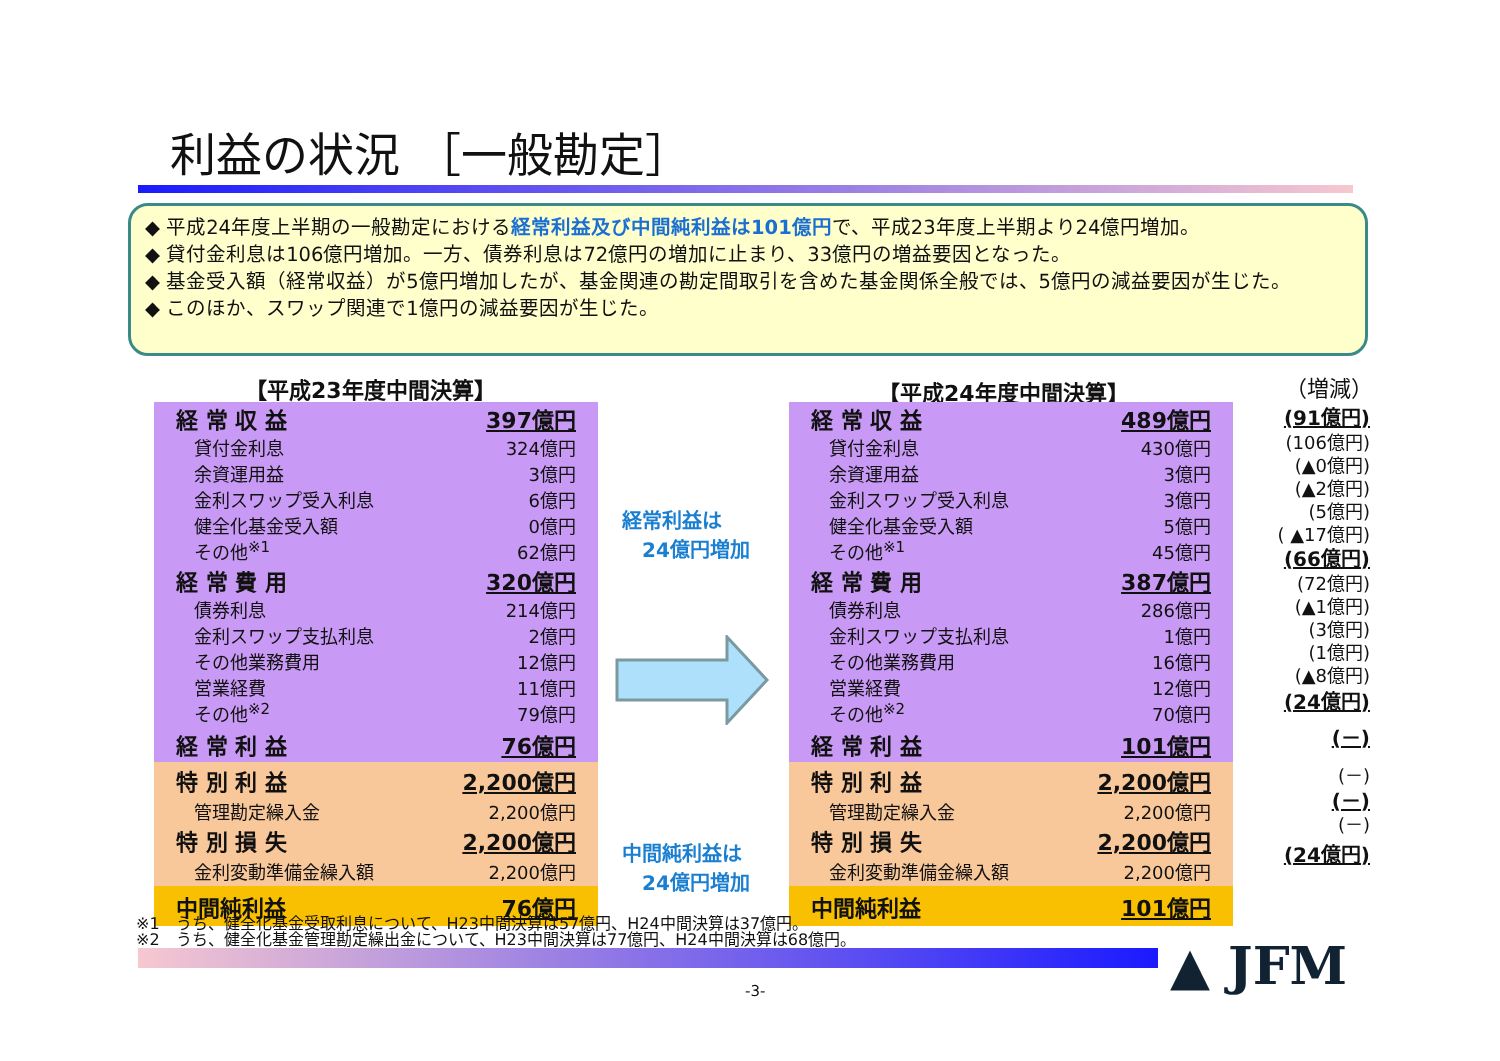利益の状況 ［一般勘定］
◆ 平成24年度上半期の一般勘定における経常利益及び中間純利益は101億円で、平成23年度上半期より24億円増加。
◆ 貸付金利息は106億円増加。一方、債券利息は72億円の増加に止まり、33億円の増益要因となった。
◆ 基金受入額（経常収益）が5億円増加したが、基金関連の勘定間取引を含めた基金関係全般では、5億円の減益要因が生じた。
◆ このほか、スワップ関連で1億円の減益要因が生じた。
【平成23年度中間決算】 【平成24年度中間決算】 （増減）
| 経 常 収 益 | 397億円 |
| 貸付金利息 | 324億円 |
| 余資運用益 | 3億円 |
| 金利スワップ受入利息 | 6億円 |
| 健全化基金受入額 | 0億円 |
| その他<sup>※1</sup> | 62億円 |
| 経 常 費 用 | 320億円 |
| 債券利息 | 214億円 |
| 金利スワップ支払利息 | 2億円 |
| その他業務費用 | 12億円 |
| 営業経費 | 11億円 |
| その他<sup>※2</sup> | 79億円 |
| 経 常 利 益 | 76億円 |
| 特 別 利 益 | 2,200億円 |
| 管理勘定繰入金 | 2,200億円 |
| 特 別 損 失 | 2,200億円 |
| 金利変動準備金繰入額 | 2,200億円 |
| 中間純利益 | 76億円 |
経常利益は
　24億円増加
中間純利益は
　24億円増加
| 経 常 収 益 | 489億円 |
| 貸付金利息 | 430億円 |
| 余資運用益 | 3億円 |
| 金利スワップ受入利息 | 3億円 |
| 健全化基金受入額 | 5億円 |
| その他<sup>※1</sup> | 45億円 |
| 経 常 費 用 | 387億円 |
| 債券利息 | 286億円 |
| 金利スワップ支払利息 | 1億円 |
| その他業務費用 | 16億円 |
| 営業経費 | 12億円 |
| その他<sup>※2</sup> | 70億円 |
| 経 常 利 益 | 101億円 |
| 特 別 利 益 | 2,200億円 |
| 管理勘定繰入金 | 2,200億円 |
| 特 別 損 失 | 2,200億円 |
| 金利変動準備金繰入額 | 2,200億円 |
| 中間純利益 | 101億円 |
(91億円)
(106億円)
(▲0億円)
(▲2億円)
(5億円)
( ▲17億円)
(66億円)
(72億円)
(▲1億円)
(3億円)
(1億円)
(▲8億円)
(24億円)
(－)
(－)
(－)
(－)
(24億円)
※1　うち、健全化基金受取利息について、H23中間決算は57億円、H24中間決算は37億円。
※2　うち、健全化基金管理勘定繰出金について、H23中間決算は77億円、H24中間決算は68億円。
▲ JFM
-3-